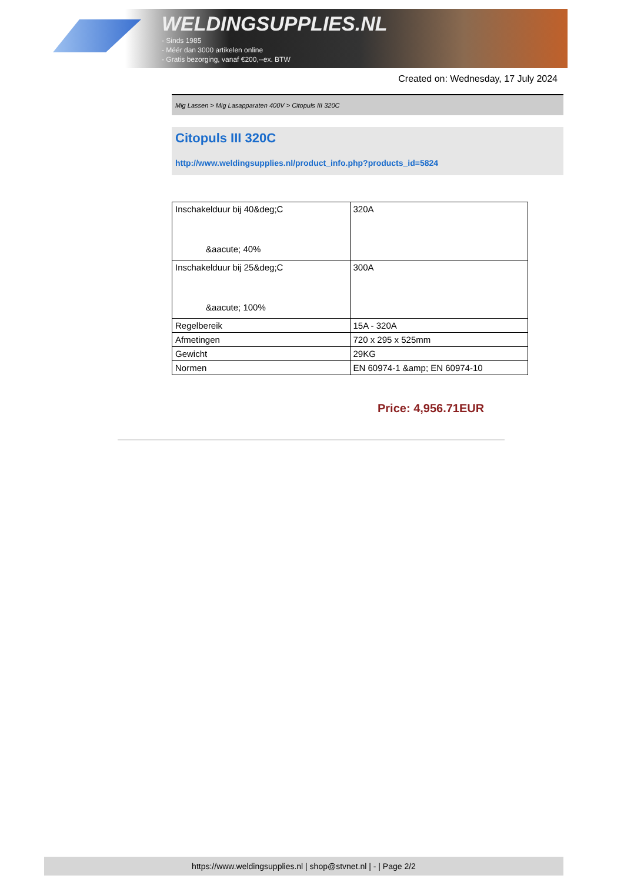WELDINGSUPPLIES.NL
- Sinds 1985
- Méér dan 3000 artikelen online
- Gratis bezorging, vanaf €200,--ex. BTW
Created on: Wednesday, 17 July 2024
Mig Lassen > Mig Lasapparaten 400V > Citopuls III 320C
Citopuls III 320C
http://www.weldingsupplies.nl/product_info.php?products_id=5824
| Inschakelduur bij 40&deg;C &aacute; 40% | 320A |
| Inschakelduur bij 25&deg;C &aacute; 100% | 300A |
| Regelbereik | 15A - 320A |
| Afmetingen | 720 x 295 x 525mm |
| Gewicht | 29KG |
| Normen | EN 60974-1 &amp; EN 60974-10 |
Price: 4,956.71EUR
https://www.weldingsupplies.nl | shop@stvnet.nl | - | Page 2/2